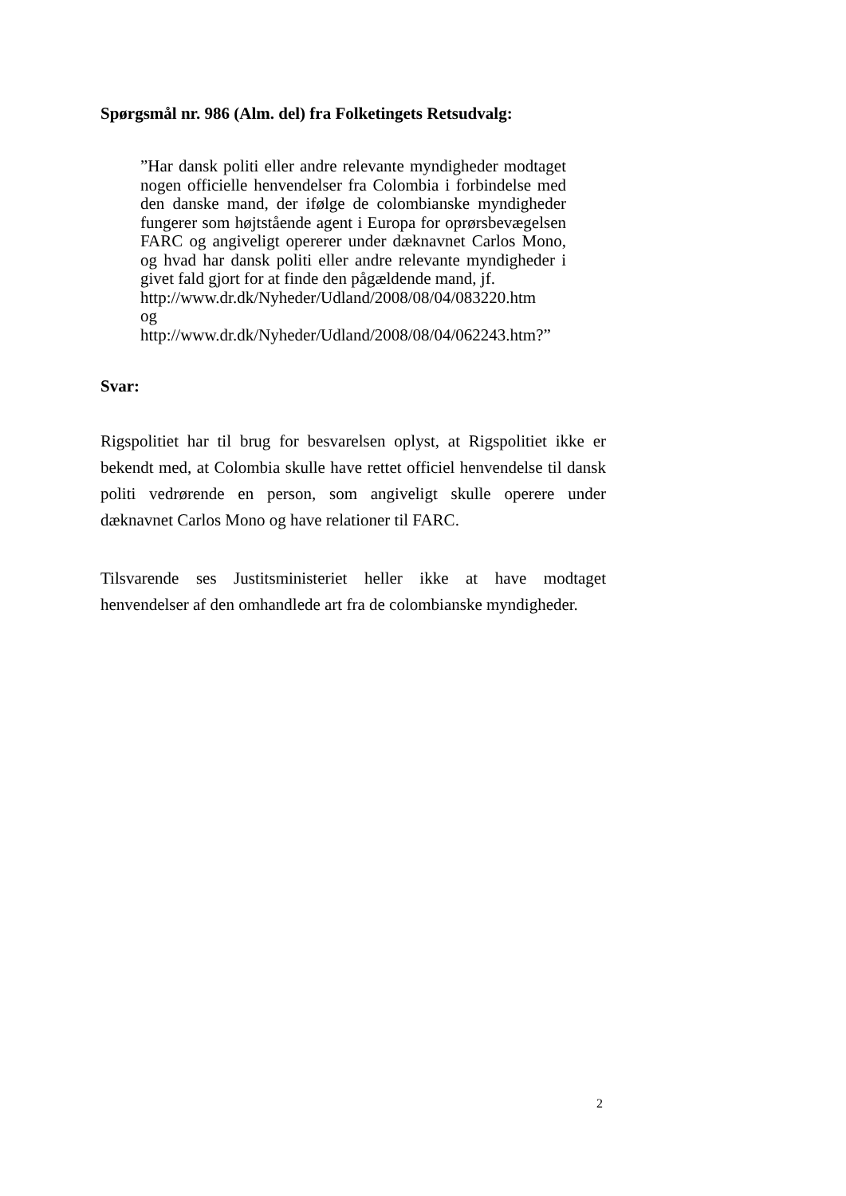Spørgsmål nr. 986 (Alm. del) fra Folketingets Retsudvalg:
”Har dansk politi eller andre relevante myndigheder modtaget nogen officielle henvendelser fra Colombia i forbindelse med den danske mand, der ifølge de colombianske myndigheder fungerer som højtstående agent i Europa for oprørsbevægelsen FARC og angiveligt opererer under dæknavnet Carlos Mono, og hvad har dansk politi eller andre relevante myndigheder i givet fald gjort for at finde den pågældende mand, jf.
http://www.dr.dk/Nyheder/Udland/2008/08/04/083220.htm
og
http://www.dr.dk/Nyheder/Udland/2008/08/04/062243.htm?”
Svar:
Rigspolitiet har til brug for besvarelsen oplyst, at Rigspolitiet ikke er bekendt med, at Colombia skulle have rettet officiel henvendelse til dansk politi vedrørende en person, som angiveligt skulle operere under dæknavnet Carlos Mono og have relationer til FARC.
Tilsvarende ses Justitsministeriet heller ikke at have modtaget henvendelser af den omhandlede art fra de colombianske myndigheder.
2